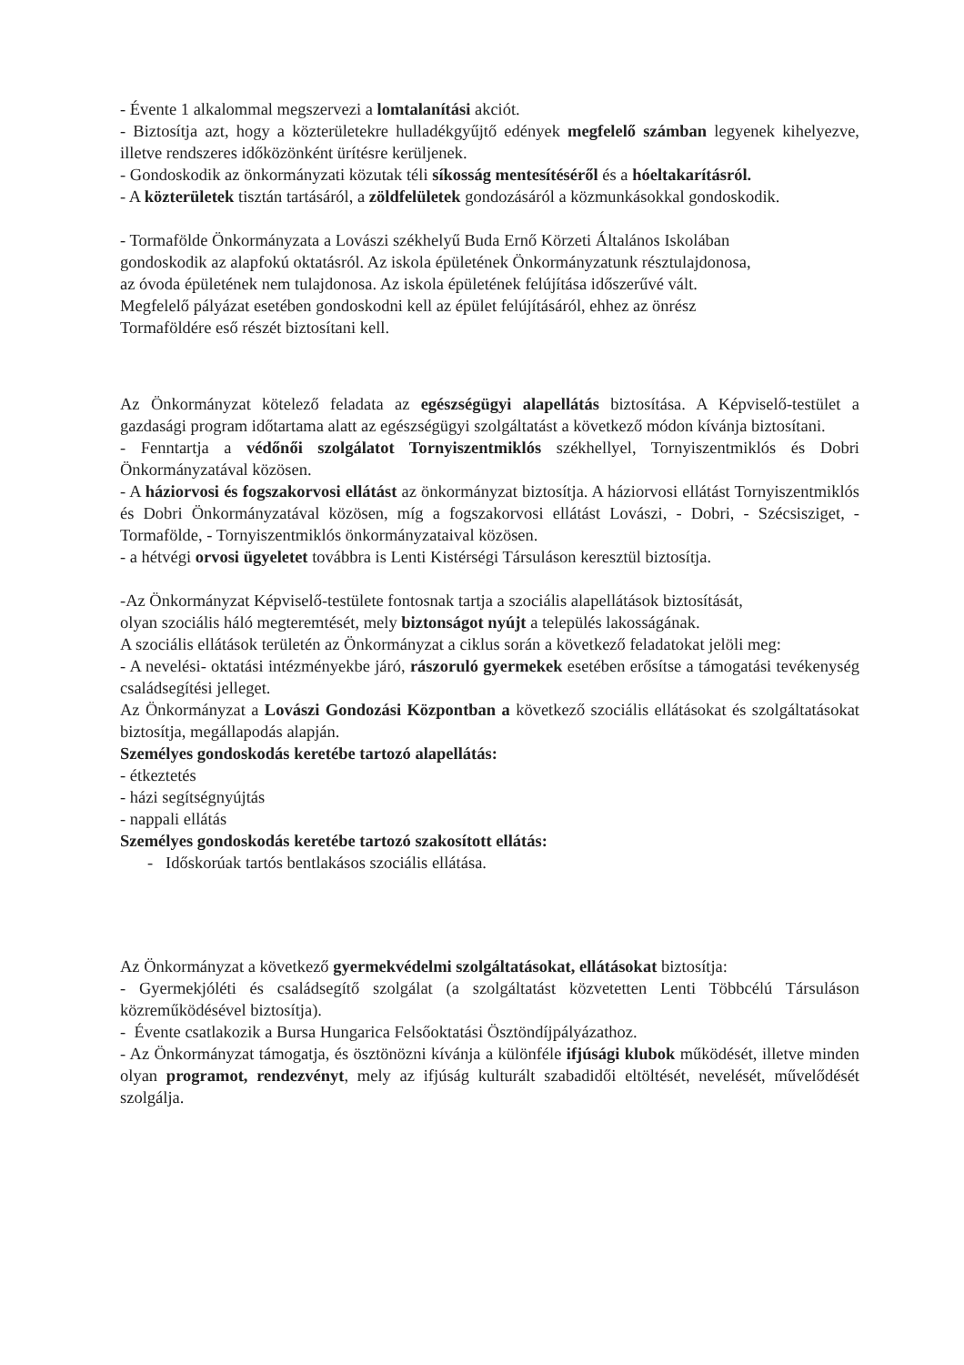- Évente 1 alkalommal megszervezi a lomtalanítási akciót.
- Biztosítja azt, hogy a közterületekre hulladékgyűjtő edények megfelelő számban legyenek kihelyezve, illetve rendszeres időközönként ürítésre kerüljenek.
- Gondoskodik az önkormányzati közutak téli síkosság mentesítéséről és a hóeltakarításról.
- A közterületek tisztán tartásáról, a zöldfelületek gondozásáról a közmunkásokkal gondoskodik.
- Tormafölde Önkormányzata a Lovászi székhelyű Buda Ernő Körzeti Általános Iskolában
gondoskodik az alapfokú oktatásról. Az iskola épületének Önkormányzatunk résztulajdonosa,
az óvoda épületének nem tulajdonosa. Az iskola épületének felújítása időszerűvé vált.
Megfelelő pályázat esetében gondoskodni kell az épület felújításáról, ehhez az önrész
Tormaföldére eső részét biztosítani kell.
Az Önkormányzat kötelező feladata az egészségügyi alapellátás biztosítása. A Képviselő-testület a gazdasági program időtartama alatt az egészségügyi szolgáltatást a következő módon kívánja biztosítani.
- Fenntartja a védőnői szolgálatot Tornyiszentmiklós székhellyel, Tornyiszentmiklós és Dobri Önkormányzatával közösen.
- A háziorvosi és fogszakorvosi ellátást az önkormányzat biztosítja. A háziorvosi ellátást Tornyiszentmiklós és Dobri Önkormányzatával közösen, míg a fogszakorvosi ellátást Lovászi, - Dobri, - Szécsisziget, - Tormafölde, - Tornyiszentmiklós önkormányzataival közösen.
- a hétvégi orvosi ügyeletet továbbra is Lenti Kistérségi Társuláson keresztül biztosítja.
-Az Önkormányzat Képviselő-testülete fontosnak tartja a szociális alapellátások biztosítását,
olyan szociális háló megteremtését, mely biztonságot nyújt a település lakosságának.
A szociális ellátások területén az Önkormányzat a ciklus során a következő feladatokat jelöli meg:
- A nevelési- oktatási intézményekbe járó, rászoruló gyermekek esetében erősítse a támogatási tevékenység családsegítési jelleget.
Az Önkormányzat a Lovászi Gondozási Központban a következő szociális ellátásokat és szolgáltatásokat biztosítja, megállapodás alapján.
Személyes gondoskodás keretébe tartozó alapellátás:
- étkeztetés
- házi segítségnyújtás
- nappali ellátás
Személyes gondoskodás keretébe tartozó szakosított ellátás:
- Időskorúak tartós bentlakásos szociális ellátása.
Az Önkormányzat a következő gyermekvédelmi szolgáltatásokat, ellátásokat biztosítja:
- Gyermekjóléti és családsegítő szolgálat (a szolgáltatást közvetetten Lenti Többcélú Társuláson közreműködésével biztosítja).
- Évente csatlakozik a Bursa Hungarica Felsőoktatási Ösztöndíjpályázathoz.
- Az Önkormányzat támogatja, és ösztönözni kívánja a különféle ifjúsági klubok működését, illetve minden olyan programot, rendezvényt, mely az ifjúság kulturált szabadidői eltöltését, nevelését, művelődését szolgálja.